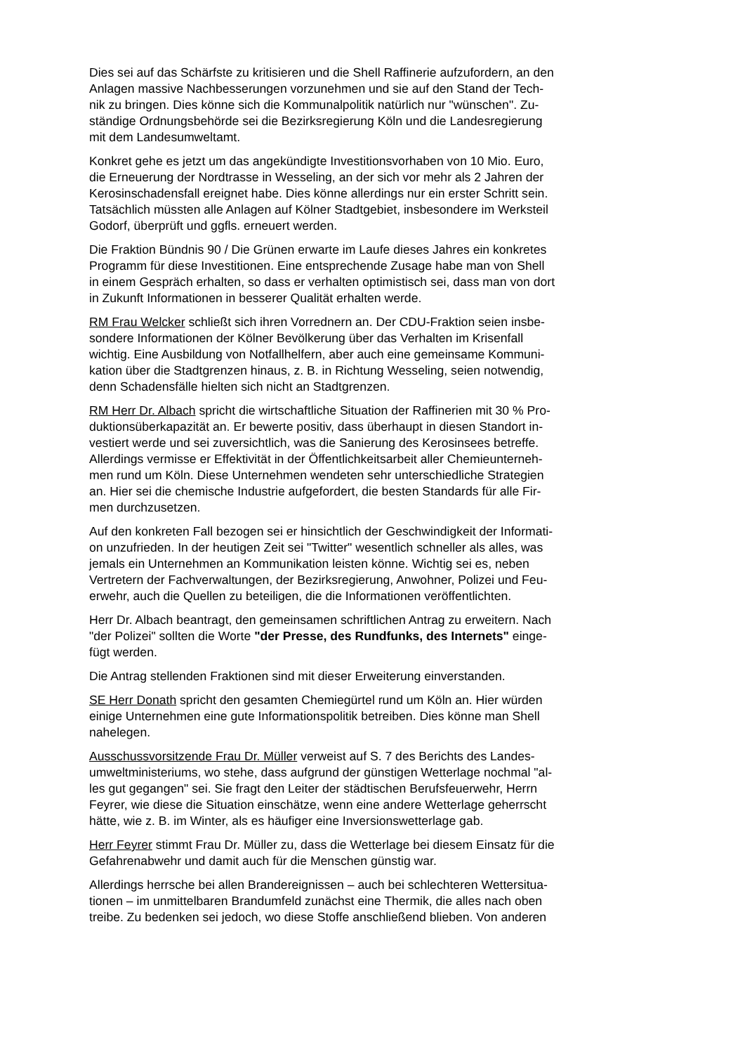Dies sei auf das Schärfste zu kritisieren und die Shell Raffinerie aufzufordern, an den Anlagen massive Nachbesserungen vorzunehmen und sie auf den Stand der Tech- nik zu bringen. Dies könne sich die Kommunalpolitik natürlich nur "wünschen". Zu- ständige Ordnungsbehörde sei die Bezirksregierung Köln und die Landesregierung mit dem Landesumweltamt.
Konkret gehe es jetzt um das angekündigte Investitionsvorhaben von 10 Mio. Euro, die Erneuerung der Nordtrasse in Wesseling, an der sich vor mehr als 2 Jahren der Kerosinschadensfall ereignet habe. Dies könne allerdings nur ein erster Schritt sein. Tatsächlich müssten alle Anlagen auf Kölner Stadtgebiet, insbesondere im Werksteil Godorf, überprüft und ggfls. erneuert werden.
Die Fraktion Bündnis 90 / Die Grünen erwarte im Laufe dieses Jahres ein konkretes Programm für diese Investitionen. Eine entsprechende Zusage habe man von Shell in einem Gespräch erhalten, so dass er verhalten optimistisch sei, dass man von dort in Zukunft Informationen in besserer Qualität erhalten werde.
RM Frau Welcker schließt sich ihren Vorrednern an. Der CDU-Fraktion seien insbe- sondere Informationen der Kölner Bevölkerung über das Verhalten im Krisenfall wichtig. Eine Ausbildung von Notfallhelfern, aber auch eine gemeinsame Kommuni- kation über die Stadtgrenzen hinaus, z. B. in Richtung Wesseling, seien notwendig, denn Schadensfälle hielten sich nicht an Stadtgrenzen.
RM Herr Dr. Albach spricht die wirtschaftliche Situation der Raffinerien mit 30 % Pro- duktionsüberkapazität an. Er bewerte positiv, dass überhaupt in diesen Standort in- vestiert werde und sei zuversichtlich, was die Sanierung des Kerosinsees betreffe. Allerdings vermisse er Effektivität in der Öffentlichkeitsarbeit aller Chemieunterneh- men rund um Köln. Diese Unternehmen wendeten sehr unterschiedliche Strategien an. Hier sei die chemische Industrie aufgefordert, die besten Standards für alle Fir- men durchzusetzen.
Auf den konkreten Fall bezogen sei er hinsichtlich der Geschwindigkeit der Informati- on unzufrieden. In der heutigen Zeit sei "Twitter" wesentlich schneller als alles, was jemals ein Unternehmen an Kommunikation leisten könne. Wichtig sei es, neben Vertretern der Fachverwaltungen, der Bezirksregierung, Anwohner, Polizei und Feu- erwehr, auch die Quellen zu beteiligen, die die Informationen veröffentlichten.
Herr Dr. Albach beantragt, den gemeinsamen schriftlichen Antrag zu erweitern. Nach "der Polizei" sollten die Worte "der Presse, des Rundfunks, des Internets" einge- fügt werden.
Die Antrag stellenden Fraktionen sind mit dieser Erweiterung einverstanden.
SE Herr Donath spricht den gesamten Chemiegürtel rund um Köln an. Hier würden einige Unternehmen eine gute Informationspolitik betreiben. Dies könne man Shell nahelegen.
Ausschussvorsitzende Frau Dr. Müller verweist auf S. 7 des Berichts des Landes- umweltministeriums, wo stehe, dass aufgrund der günstigen Wetterlage nochmal "al- les gut gegangen" sei. Sie fragt den Leiter der städtischen Berufsfeuerwehr, Herrn Feyrer, wie diese die Situation einschätze, wenn eine andere Wetterlage geherrscht hätte, wie z. B. im Winter, als es häufiger eine Inversionswetterlage gab.
Herr Feyrer stimmt Frau Dr. Müller zu, dass die Wetterlage bei diesem Einsatz für die Gefahrenabwehr und damit auch für die Menschen günstig war.
Allerdings herrsche bei allen Brandereignissen – auch bei schlechteren Wettersitua- tionen – im unmittelbaren Brandumfeld zunächst eine Thermik, die alles nach oben treibe. Zu bedenken sei jedoch, wo diese Stoffe anschließend blieben. Von anderen